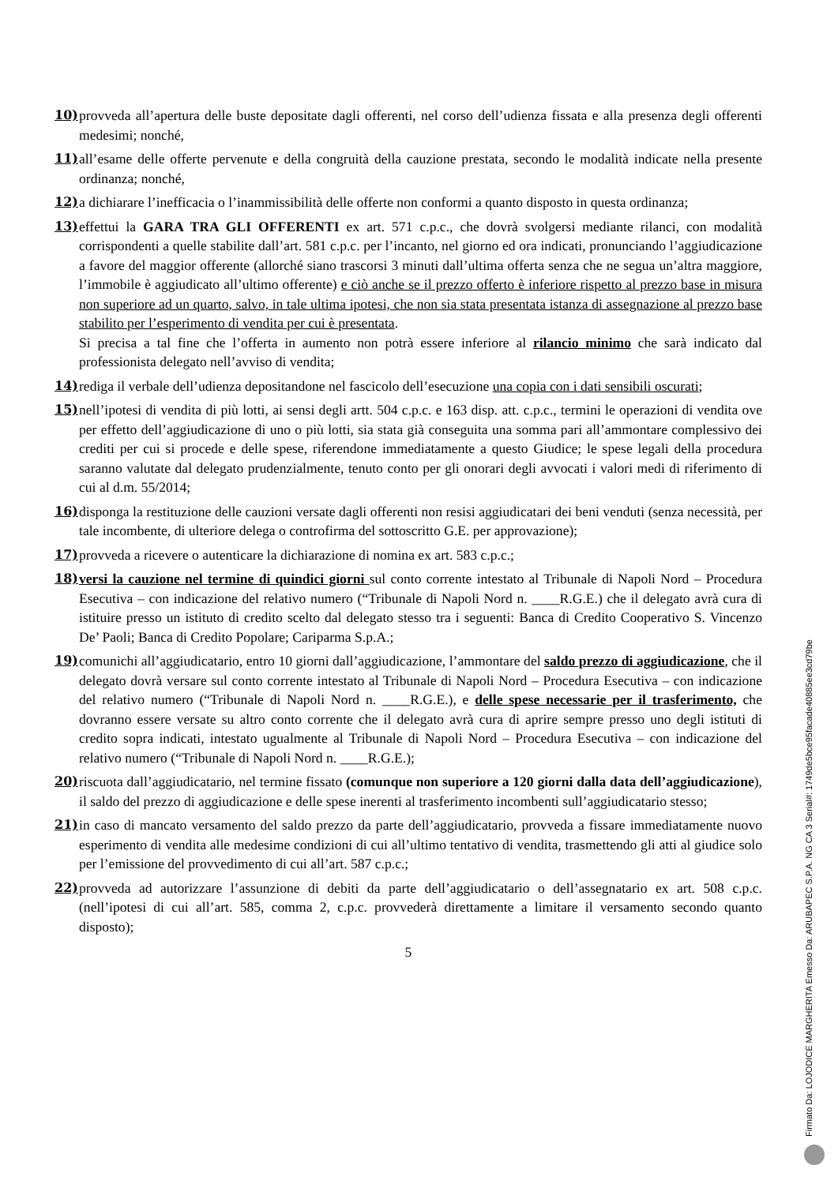10) provveda all’apertura delle buste depositate dagli offerenti, nel corso dell’udienza fissata e alla presenza degli offerenti medesimi; nonché,
11) all’esame delle offerte pervenute e della congruità della cauzione prestata, secondo le modalità indicate nella presente ordinanza; nonché,
12) a dichiarare l’inefficacia o l’inammissibilità delle offerte non conformi a quanto disposto in questa ordinanza;
13) effettui la GARA TRA GLI OFFERENTI ex art. 571 c.p.c., che dovrà svolgersi mediante rilanci, con modalità corrispondenti a quelle stabilite dall’art. 581 c.p.c. per l’incanto, nel giorno ed ora indicati, pronunciando l’aggiudicazione a favore del maggior offerente (allorché siano trascorsi 3 minuti dall’ultima offerta senza che ne segua un’altra maggiore, l’immobile è aggiudicato all’ultimo offerente) e ciò anche se il prezzo offerto è inferiore rispetto al prezzo base in misura non superiore ad un quarto, salvo, in tale ultima ipotesi, che non sia stata presentata istanza di assegnazione al prezzo base stabilito per l’esperimento di vendita per cui è presentata.
Si precisa a tal fine che l’offerta in aumento non potrà essere inferiore al rilancio minimo che sarà indicato dal professionista delegato nell’avviso di vendita;
14) rediga il verbale dell’udienza depositandone nel fascicolo dell’esecuzione una copia con i dati sensibili oscurati;
15) nell’ipotesi di vendita di più lotti, ai sensi degli artt. 504 c.p.c. e 163 disp. att. c.p.c., termini le operazioni di vendita ove per effetto dell’aggiudicazione di uno o più lotti, sia stata già conseguita una somma pari all’ammontare complessivo dei crediti per cui si procede e delle spese, riferendone immediatamente a questo Giudice; le spese legali della procedura saranno valutate dal delegato prudenzialmente, tenuto conto per gli onorari degli avvocati i valori medi di riferimento di cui al d.m. 55/2014;
16) disponga la restituzione delle cauzioni versate dagli offerenti non resisi aggiudicatari dei beni venduti (senza necessità, per tale incombente, di ulteriore delega o controfirma del sottoscritto G.E. per approvazione);
17) provveda a ricevere o autenticare la dichiarazione di nomina ex art. 583 c.p.c.;
18) versi la cauzione nel termine di quindici giorni sul conto corrente intestato al Tribunale di Napoli Nord – Procedura Esecutiva – con indicazione del relativo numero (“Tribunale di Napoli Nord n. ____R.G.E.) che il delegato avrà cura di istituire presso un istituto di credito scelto dal delegato stesso tra i seguenti: Banca di Credito Cooperativo S. Vincenzo De’ Paoli; Banca di Credito Popolare; Cariparma S.p.A.;
19) comunichi all’aggiudicatario, entro 10 giorni dall’aggiudicazione, l’ammontare del saldo prezzo di aggiudicazione, che il delegato dovrà versare sul conto corrente intestato al Tribunale di Napoli Nord – Procedura Esecutiva – con indicazione del relativo numero (“Tribunale di Napoli Nord n. ____R.G.E.), e delle spese necessarie per il trasferimento, che dovranno essere versate su altro conto corrente che il delegato avrà cura di aprire sempre presso uno degli istituti di credito sopra indicati, intestato ugualmente al Tribunale di Napoli Nord – Procedura Esecutiva – con indicazione del relativo numero (“Tribunale di Napoli Nord n. ____R.G.E.);
20) riscuota dall’aggiudicatario, nel termine fissato (comunque non superiore a 120 giorni dalla data dell’aggiudicazione), il saldo del prezzo di aggiudicazione e delle spese inerenti al trasferimento incombenti sull’aggiudicatario stesso;
21) in caso di mancato versamento del saldo prezzo da parte dell’aggiudicatario, provveda a fissare immediatamente nuovo esperimento di vendita alle medesime condizioni di cui all’ultimo tentativo di vendita, trasmettendo gli atti al giudice solo per l’emissione del provvedimento di cui all’art. 587 c.p.c.;
22) provveda ad autorizzare l’assunzione di debiti da parte dell’aggiudicatario o dell’assegnatario ex art. 508 c.p.c. (nell’ipotesi di cui all’art. 585, comma 2, c.p.c. provvederà direttamente a limitare il versamento secondo quanto disposto);
5
Firmato Da: LOJODICE MARGHERITA Emesso Da: ARUBAPEC S.P.A. NG CA 3 Serial#: 1749de5bce95facade40885ee3cd79be